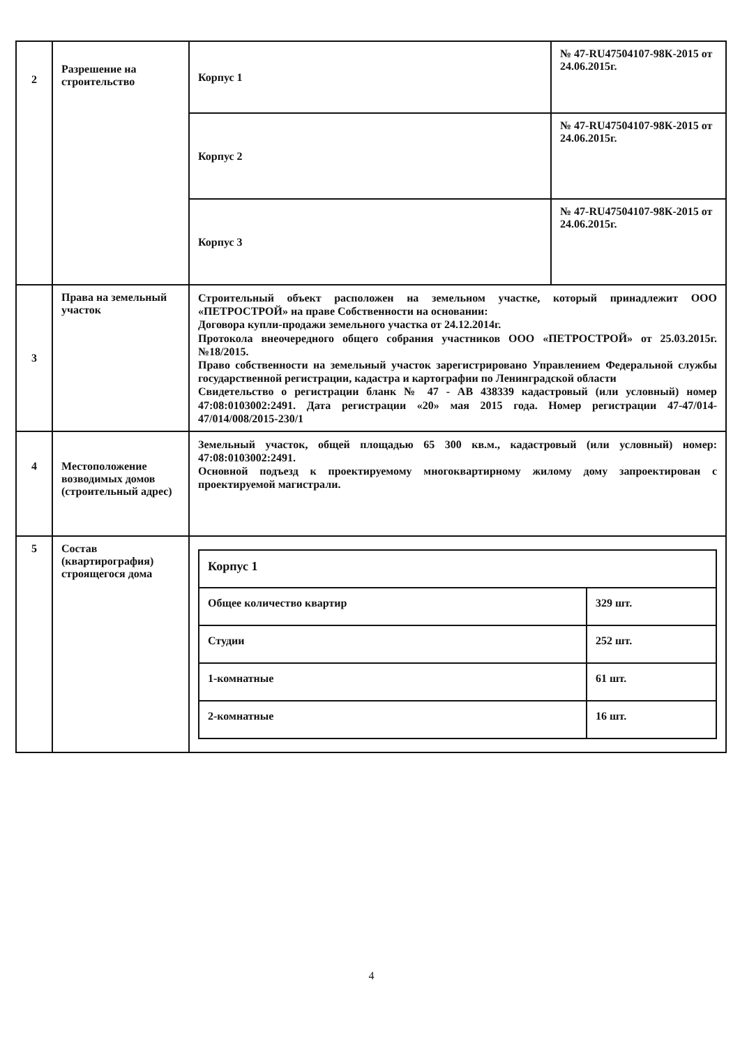| 2 | Разрешение на строительство | Корпус 1 | № 47-RU47504107-98К-2015 от 24.06.2015г. |
| | | Корпус 2 | № 47-RU47504107-98К-2015 от 24.06.2015г. |
| | | Корпус 3 | № 47-RU47504107-98К-2015 от 24.06.2015г. |
| 3 | Права на земельный участок | Строительный объект расположен на земельном участке, который принадлежит ООО «ПЕТРОСТРОЙ» на праве Собственности на основании: Договора купли-продажи земельного участка от 24.12.2014г. Протокола внеочередного общего собрания участников ООО «ПЕТРОСТРОЙ» от 25.03.2015г. №18/2015. Право собственности на земельный участок зарегистрировано Управлением Федеральной службы государственной регистрации, кадастра и картографии по Ленинградской области Свидетельство о регистрации бланк № 47 - АВ 438339 кадастровый (или условный) номер 47:08:0103002:2491. Дата регистрации «20» мая 2015 года. Номер регистрации 47-47/014-47/014/008/2015-230/1 | |
| 4 | Местоположение возводимых домов (строительный адрес) | Земельный участок, общей площадью 65 300 кв.м., кадастровый (или условный) номер: 47:08:0103002:2491. Основной подъезд к проектируемому многоквартирному жилому дому запроектирован с проектируемой магистрали. | |
| 5 | Состав (квартирография) строящегося дома | / Корпус 1 / / / Общее количество квартир / 329 шт. / / Студии / 252 шт. / / 1-комнатные / 61 шт. / / 2-комнатные / 16 шт. / | |
4